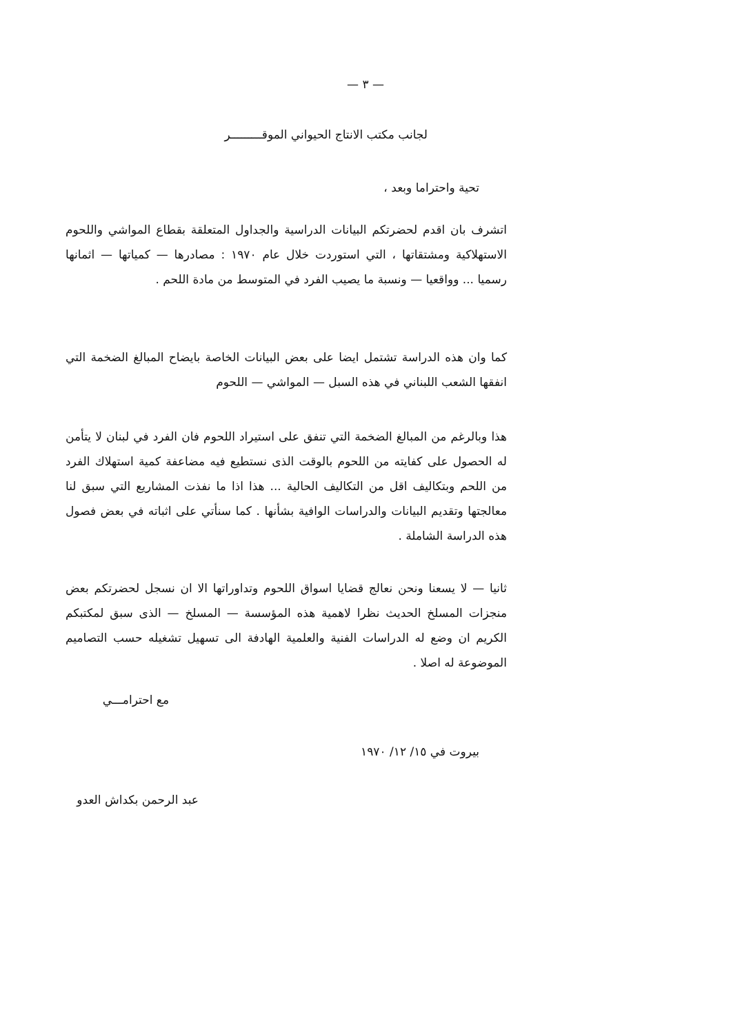— ٣ —
لجانب مكتب الانتاج الحيواني الموقـــــــــر
تحية واحتراما وبعد ،
اتشرف بان اقدم لحضرتكم البيانات الدراسية والجداول المتعلقة بقطاع المواشي واللحوم الاستهلاكية ومشتقاتها ، التي استوردت خلال عام ١٩٧٠ : مصادرها — كمياتها — اثمانها رسميا ... وواقعيا — ونسبة ما يصيب الفرد في المتوسط من مادة اللحم .
كما وان هذه الدراسة تشتمل ايضا على بعض البيانات الخاصة بايضاح المبالغ الضخمة التي انفقها الشعب اللبناني في هذه السبل — المواشي — اللحوم
هذا وبالرغم من المبالغ الضخمة التي تنفق على استيراد اللحوم فان الفرد في لبنان لا يتأمن له الحصول على كفايته من اللحوم بالوقت الذى نستطيع فيه مضاعفة كمية استهلاك الفرد من اللحم وبتكاليف اقل من التكاليف الحالية ... هذا اذا ما نفذت المشاريع التي سبق لنا معالجتها وتقديم البيانات والدراسات الوافية بشأنها . كما سنأتي على اثباته في بعض فصول هذه الدراسة الشاملة .
ثانيا — لا يسعنا ونحن نعالج قضايا اسواق اللحوم وتداوراتها الا ان نسجل لحضرتكم بعض منجزات المسلخ الحديث نظرا لاهمية هذه المؤسسة — المسلخ — الذى سبق لمكتبكم الكريم ان وضع له الدراسات الفنية والعلمية الهادفة الى تسهيل تشغيله حسب التصاميم الموضوعة له اصلا .
مع احترامـــي
بيروت في ١٥/ ١٢/ ١٩٧٠
عبد الرحمن بكداش العدو